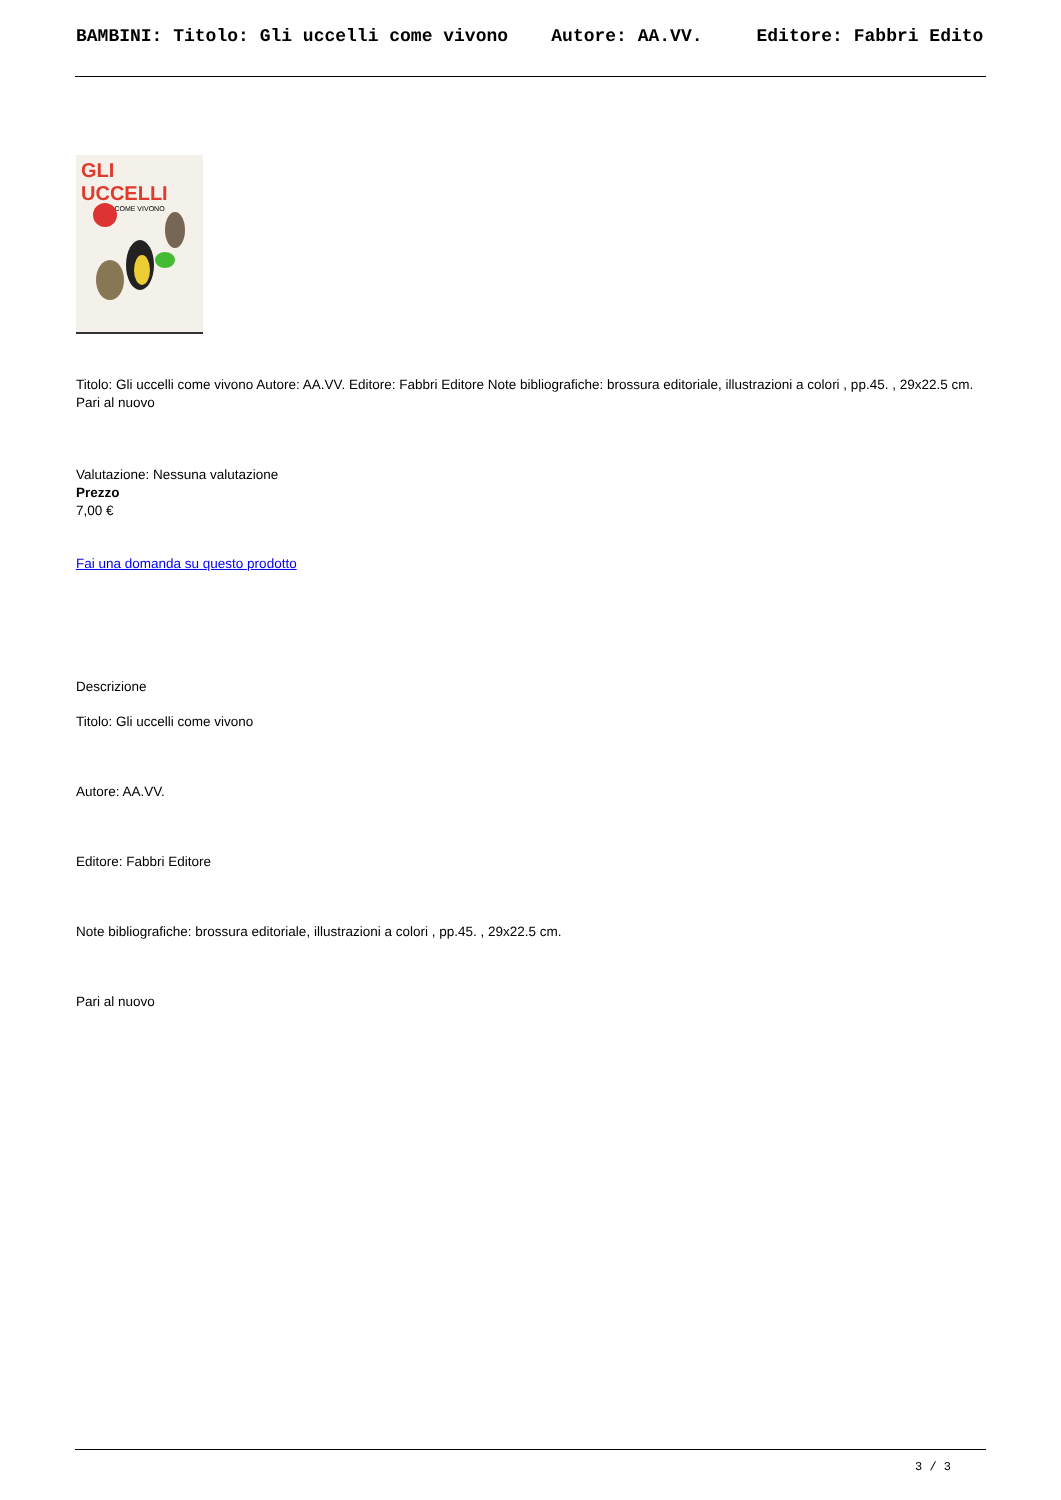BAMBINI: Titolo: Gli uccelli come vivono Autore: AA.VV. Editore: Fabbri Edito
GLI UCCELLI
COME VIVONO
Titolo: Gli uccelli come vivono Autore: AA.VV. Editore: Fabbri Editore Note bibliografiche: brossura editoriale, illustrazioni a colori , pp.45. , 29x22.5 cm. Pari al nuovo
Valutazione: Nessuna valutazione
Prezzo
7,00 €
Fai una domanda su questo prodotto
Descrizione
Titolo: Gli uccelli come vivono
Autore: AA.VV.
Editore: Fabbri Editore
Note bibliografiche: brossura editoriale, illustrazioni a colori , pp.45. , 29x22.5 cm.
Pari al nuovo
3 / 3